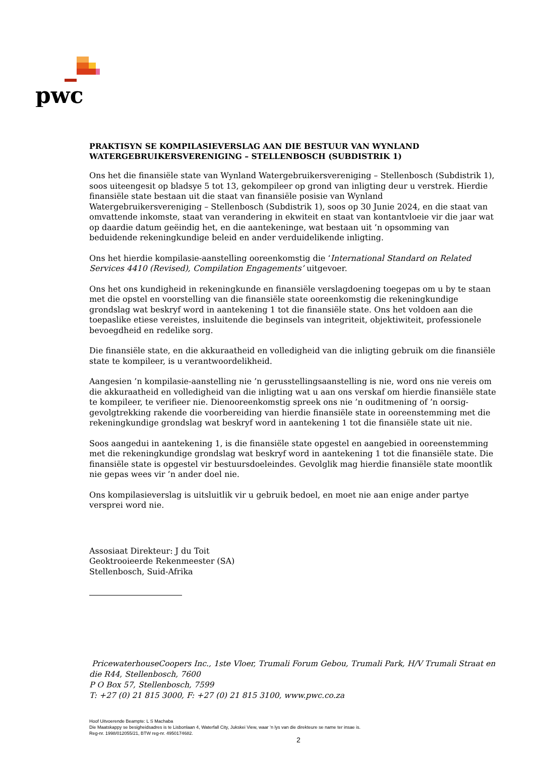pwc
PRAKTISYN SE KOMPILASIEVERSLAG AAN DIE BESTUUR VAN WYNLAND WATERGEBRUIKERSVERENIGING – STELLENBOSCH (SUBDISTRIK 1)
Ons het die finansiële state van Wynland Watergebruikersvereniging – Stellenbosch (Subdistrik 1), soos uiteengesit op bladsye 5 tot 13, gekompileer op grond van inligting deur u verstrek. Hierdie finansiële state bestaan uit die staat van finansiële posisie van Wynland Watergebruikersvereniging – Stellenbosch (Subdistrik 1), soos op 30 Junie 2024, en die staat van omvattende inkomste, staat van verandering in ekwiteit en staat van kontantvloeie vir die jaar wat op daardie datum geëindig het, en die aantekeninge, wat bestaan uit ’n opsomming van beduidende rekeningkundige beleid en ander verduidelikende inligting.
Ons het hierdie kompilasie-aanstelling ooreenkomstig die ‘International Standard on Related Services 4410 (Revised), Compilation Engagements’ uitgevoer.
Ons het ons kundigheid in rekeningkunde en finansiële verslagdoening toegepas om u by te staan met die opstel en voorstelling van die finansiële state ooreenkomstig die rekeningkundige grondslag wat beskryf word in aantekening 1 tot die finansiële state. Ons het voldoen aan die toepaslike etiese vereistes, insluitende die beginsels van integriteit, objektiwiteit, professionele bevoegdheid en redelike sorg.
Die finansiële state, en die akkuraatheid en volledigheid van die inligting gebruik om die finansiële state te kompileer, is u verantwoordelikheid.
Aangesien ’n kompilasie-aanstelling nie ’n gerusstellingsaanstelling is nie, word ons nie vereis om die akkuraatheid en volledigheid van die inligting wat u aan ons verskaf om hierdie finansiële state te kompileer, te verifieer nie. Dienooreenkomstig spreek ons nie ’n ouditmening of ’n oorsig-gevolgtrekking rakende die voorbereiding van hierdie finansiële state in ooreenstemming met die rekeningkundige grondslag wat beskryf word in aantekening 1 tot die finansiële state uit nie.
Soos aangedui in aantekening 1, is die finansiële state opgestel en aangebied in ooreenstemming met die rekeningkundige grondslag wat beskryf word in aantekening 1 tot die finansiële state. Die finansiële state is opgestel vir bestuursdoeleindes. Gevolglik mag hierdie finansiële state moontlik nie gepas wees vir ’n ander doel nie.
Ons kompilasieverslag is uitsluitlik vir u gebruik bedoel, en moet nie aan enige ander partye versprei word nie.
Assosiaat Direkteur: J du Toit
Geoktrooieerde Rekenmeester (SA)
Stellenbosch, Suid-Afrika
PricewaterhouseCoopers Inc., 1ste Vloer, Trumali Forum Gebou, Trumali Park, H/V Trumali Straat en die R44, Stellenbosch, 7600
P O Box 57, Stellenbosch, 7599
T: +27 (0) 21 815 3000, F: +27 (0) 21 815 3100, www.pwc.co.za
Hoof Uitvoerende Beampte: L S Machaba
Die Maatskappy se besigheidsadres is te Lisbonlaan 4, Waterfall City, Jukskei View, waar ’n lys van die direkteure se name ter insae is.
Reg-nr. 1998/012055/21, BTW reg-nr. 4950174682.
2